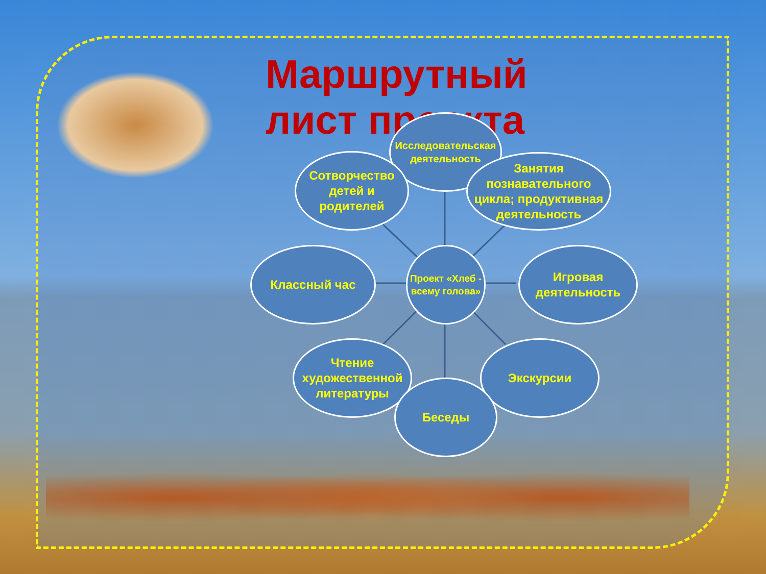Маршрутный лист проекта
Исследовательская деятельность
Сотворчество детей и родителей
Занятия познавательного цикла; продуктивная деятельность
Классный час
Проект «Хлеб - всему голова»
Игровая деятельность
Чтение художественной литературы
Экскурсии
Беседы